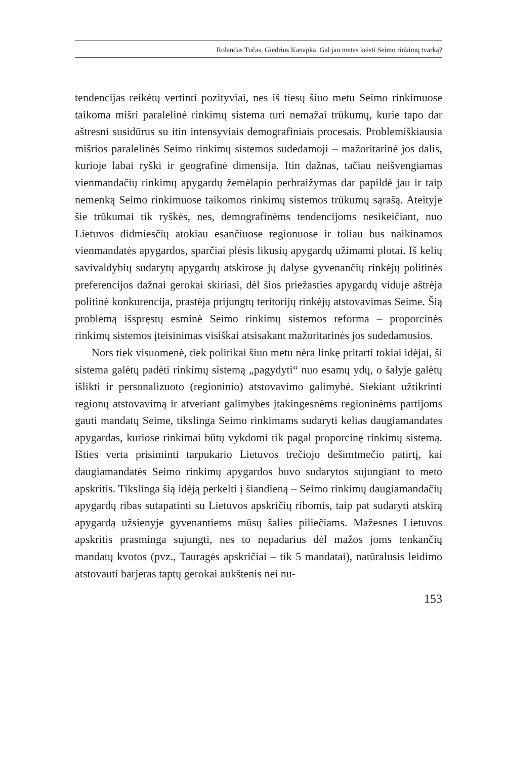Rolandas Tučas, Giedrius Kanapka. Gal jau metas keisti Seimo rinkimų tvarką?
tendencijas reikėtų vertinti pozityviai, nes iš tiesų šiuo metu Seimo rinkimuose taikoma mišri paralelinė rinkimų sistema turi nemažai trūkumų, kurie tapo dar aštresni susidūrus su itin intensyviais demografiniais procesais. Problemiškiausia mišrios paralelinės Seimo rinkimų sistemos sudedamoji – mažoritarinė jos dalis, kurioje labai ryški ir geografinė dimensija. Itin dažnas, tačiau neišvengiamas vienmandačių rinkimų apygardų žemėlapio perbraižymas dar papildė jau ir taip nemenką Seimo rinkimuose taikomos rinkimų sistemos trūkumų sąrašą. Ateityje šie trūkumai tik ryškės, nes, demografinėms tendencijoms nesikeičiant, nuo Lietuvos didmiesčių atokiau esančiuose regionuose ir toliau bus naikinamos vienmandatės apygardos, sparčiai plėsis likusių apygardų užimami plotai. Iš kelių savivaldybių sudarytų apygardų atskirose jų dalyse gyvenančių rinkėjų politinės preferencijos dažnai gerokai skiriasi, dėl šios priežasties apygardų viduje aštrėja politinė konkurencija, prastėja prijungtų teritorijų rinkėjų atstovavimas Seime. Šią problemą išspręstų esminė Seimo rinkimų sistemos reforma – proporcinės rinkimų sistemos įteisinimas visiškai atsisakant mažoritarinės jos sudedamosios.
Nors tiek visuomenė, tiek politikai šiuo metu nėra linkę pritarti tokiai idėjai, ši sistema galėtų padėti rinkimų sistemą „pagydyti“ nuo esamų ydų, o šalyje galėtų išlikti ir personalizuoto (regioninio) atstovavimo galimybė. Siekiant užtikrinti regionų atstovavimą ir atveriant galimybes įtakingesnėms regioninėms partijoms gauti mandatų Seime, tikslinga Seimo rinkimams sudaryti kelias daugiamandates apygardas, kuriose rinkimai būtų vykdomi tik pagal proporcinę rinkimų sistemą. Išties verta prisiminti tarpukario Lietuvos trečiojo dešimtmečio patirtį, kai daugiamandatės Seimo rinkimų apygardos buvo sudarytos sujungiant to meto apskritis. Tikslinga šią idėją perkelti į šiandieną – Seimo rinkimų daugiamandačių apygardų ribas sutapatinti su Lietuvos apskričių ribomis, taip pat sudaryti atskirą apygardą užsienyje gyvenantiems mūsų šalies piliečiams. Mažesnes Lietuvos apskritis prasminga sujungti, nes to nepadarius dėl mažos joms tenkančių mandatų kvotos (pvz., Tauragės apskričiai – tik 5 mandatai), natūralusis leidimo atstovauti barjeras taptų gerokai aukštenis nei nu-
153